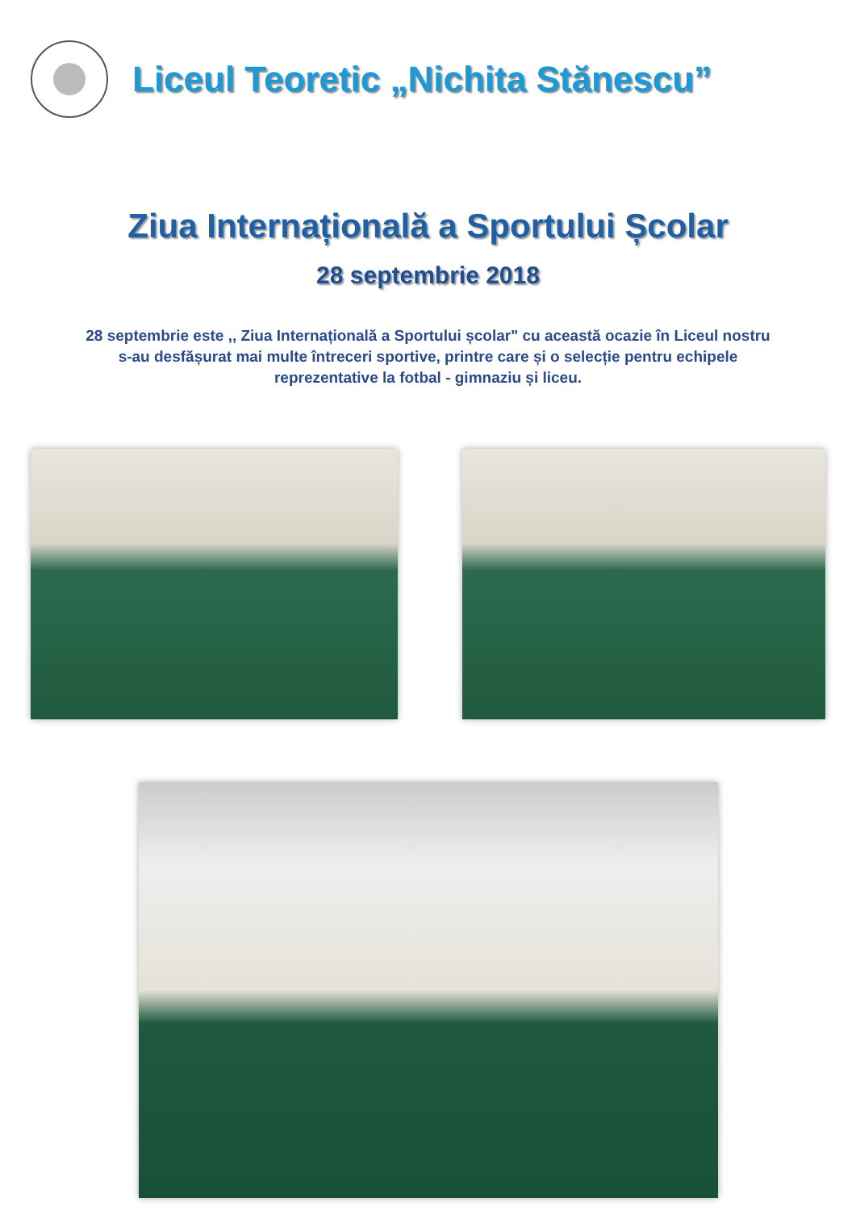Liceul Teoretic „Nichita Stănescu”
Ziua Internațională a Sportului Școlar
28 septembrie 2018
28 septembrie este ,, Ziua Internațională a Sportului școlar" cu această ocazie în Liceul nostru s-au desfășurat mai multe întreceri sportive, printre care și o selecție pentru echipele reprezentative la fotbal - gimnaziu și liceu.